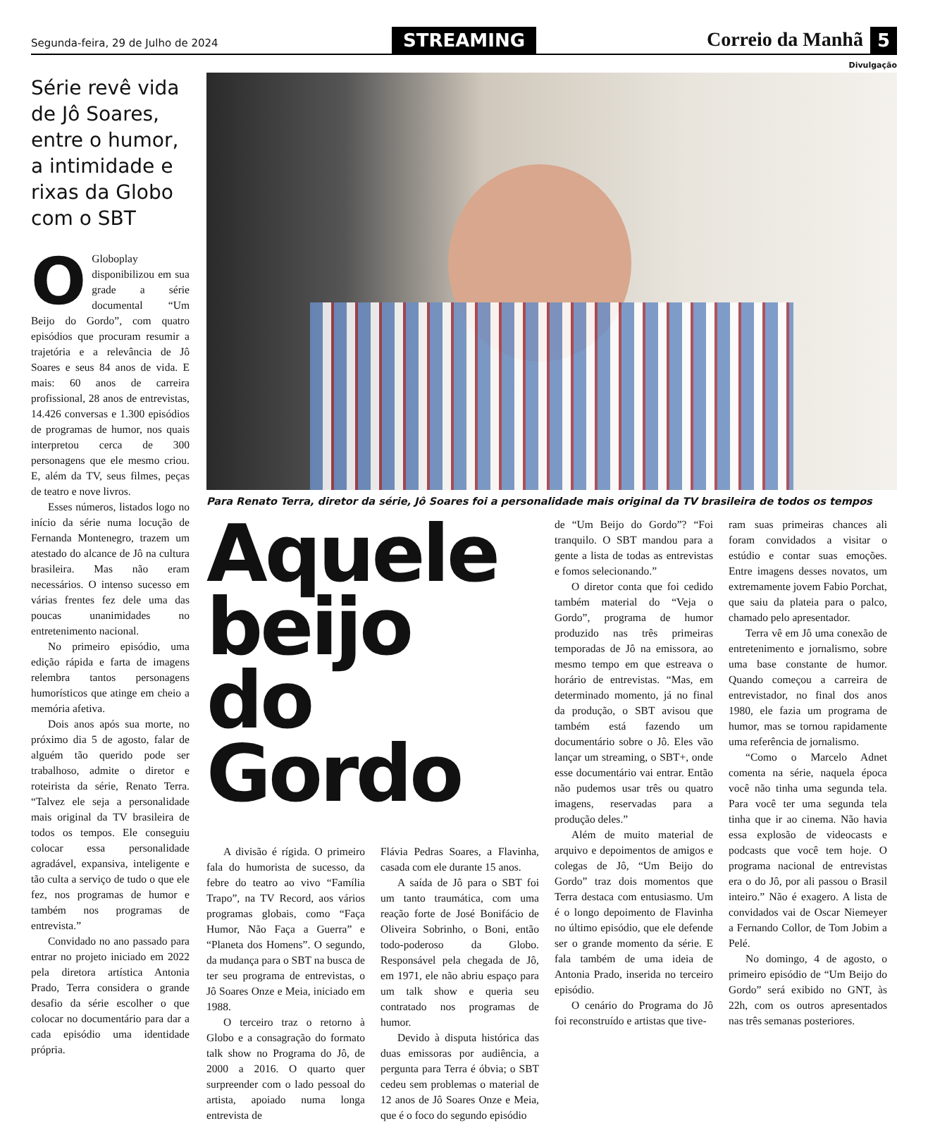Segunda-feira, 29 de Julho de 2024
STREAMING
Correio da Manhã 5
Série revê vida de Jô Soares, entre o humor, a intimidade e rixas da Globo com o SBT
O Globoplay disponibilizou em sua grade a série documental “Um Beijo do Gordo”, com quatro episódios que procuram resumir a trajetória e a relevância de Jô Soares e seus 84 anos de vida. E mais: 60 anos de carreira profissional, 28 anos de entrevistas, 14.426 conversas e 1.300 episódios de programas de humor, nos quais interpretou cerca de 300 personagens que ele mesmo criou. E, além da TV, seus filmes, peças de teatro e nove livros.
Esses números, listados logo no início da série numa locução de Fernanda Montenegro, trazem um atestado do alcance de Jô na cultura brasileira. Mas não eram necessários. O intenso sucesso em várias frentes fez dele uma das poucas unanimidades no entretenimento nacional.
No primeiro episódio, uma edição rápida e farta de imagens relembra tantos personagens humorísticos que atinge em cheio a memória afetiva.
Dois anos após sua morte, no próximo dia 5 de agosto, falar de alguém tão querido pode ser trabalhoso, admite o diretor e roteirista da série, Renato Terra. “Talvez ele seja a personalidade mais original da TV brasileira de todos os tempos. Ele conseguiu colocar essa personalidade agradável, expansiva, inteligente e tão culta a serviço de tudo o que ele fez, nos programas de humor e também nos programas de entrevista.”
Convidado no ano passado para entrar no projeto iniciado em 2022 pela diretora artística Antonia Prado, Terra considera o grande desafio da série escolher o que colocar no documentário para dar a cada episódio uma identidade própria.
Divulgação
Para Renato Terra, diretor da série, Jô Soares foi a personalidade mais original da TV brasileira de todos os tempos
Aquele beijo do Gordo
A divisão é rígida. O primeiro fala do humorista de sucesso, da febre do teatro ao vivo “Família Trapo”, na TV Record, aos vários programas globais, como “Faça Humor, Não Faça a Guerra” e “Planeta dos Homens”. O segundo, da mudança para o SBT na busca de ter seu programa de entrevistas, o Jô Soares Onze e Meia, iniciado em 1988.
O terceiro traz o retorno à Globo e a consagração do formato talk show no Programa do Jô, de 2000 a 2016. O quarto quer surpreender com o lado pessoal do artista, apoiado numa longa entrevista de
Flávia Pedras Soares, a Flavinha, casada com ele durante 15 anos.
A saída de Jô para o SBT foi um tanto traumática, com uma reação forte de José Bonifácio de Oliveira Sobrinho, o Boni, então todo-poderoso da Globo. Responsável pela chegada de Jô, em 1971, ele não abriu espaço para um talk show e queria seu contratado nos programas de humor.
Devido à disputa histórica das duas emissoras por audiência, a pergunta para Terra é óbvia; o SBT cedeu sem problemas o material de 12 anos de Jô Soares Onze e Meia, que é o foco do segundo episódio
de “Um Beijo do Gordo”? “Foi tranquilo. O SBT mandou para a gente a lista de todas as entrevistas e fomos selecionando.”
O diretor conta que foi cedido também material do “Veja o Gordo”, programa de humor produzido nas três primeiras temporadas de Jô na emissora, ao mesmo tempo em que estreava o horário de entrevistas. “Mas, em determinado momento, já no final da produção, o SBT avisou que também está fazendo um documentário sobre o Jô. Eles vão lançar um streaming, o SBT+, onde esse documentário vai entrar. Então não pudemos usar três ou quatro imagens, reservadas para a produção deles.”
Além de muito material de arquivo e depoimentos de amigos e colegas de Jô, “Um Beijo do Gordo” traz dois momentos que Terra destaca com entusiasmo. Um é o longo depoimento de Flavinha no último episódio, que ele defende ser o grande momento da série. E fala também de uma ideia de Antonia Prado, inserida no terceiro episódio.
O cenário do Programa do Jô foi reconstruído e artistas que tive-
ram suas primeiras chances ali foram convidados a visitar o estúdio e contar suas emoções. Entre imagens desses novatos, um extremamente jovem Fabio Porchat, que saiu da plateia para o palco, chamado pelo apresentador.
Terra vê em Jô uma conexão de entretenimento e jornalismo, sobre uma base constante de humor. Quando começou a carreira de entrevistador, no final dos anos 1980, ele fazia um programa de humor, mas se tornou rapidamente uma referência de jornalismo.
“Como o Marcelo Adnet comenta na série, naquela época você não tinha uma segunda tela. Para você ter uma segunda tela tinha que ir ao cinema. Não havia essa explosão de videocasts e podcasts que você tem hoje. O programa nacional de entrevistas era o do Jô, por ali passou o Brasil inteiro.” Não é exagero. A lista de convidados vai de Oscar Niemeyer a Fernando Collor, de Tom Jobim a Pelé.
No domingo, 4 de agosto, o primeiro episódio de “Um Beijo do Gordo” será exibido no GNT, às 22h, com os outros apresentados nas três semanas posteriores.